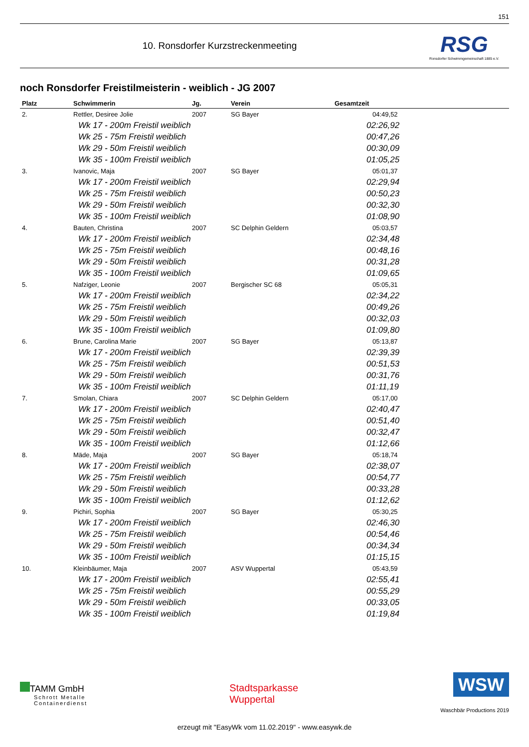151
10. Ronsdorfer Kurzstreckenmeeting
RSG
Ronsdorfer Schwimmgemeinschaft 1885 e.V.
noch Ronsdorfer Freistilmeisterin - weiblich - JG 2007
| Platz | Schwimmerin | Jg. | Verein | Gesamtzeit |
| --- | --- | --- | --- | --- |
| 2. | Rettler, Desiree Jolie | 2007 | SG Bayer | 04:49,52 |
| | Wk 17 - 200m Freistil weiblich | | | 02:26,92 |
| | Wk 25 - 75m Freistil weiblich | | | 00:47,26 |
| | Wk 29 - 50m Freistil weiblich | | | 00:30,09 |
| | Wk 35 - 100m Freistil weiblich | | | 01:05,25 |
| 3. | Ivanovic, Maja | 2007 | SG Bayer | 05:01,37 |
| | Wk 17 - 200m Freistil weiblich | | | 02:29,94 |
| | Wk 25 - 75m Freistil weiblich | | | 00:50,23 |
| | Wk 29 - 50m Freistil weiblich | | | 00:32,30 |
| | Wk 35 - 100m Freistil weiblich | | | 01:08,90 |
| 4. | Bauten, Christina | 2007 | SC Delphin Geldern | 05:03,57 |
| | Wk 17 - 200m Freistil weiblich | | | 02:34,48 |
| | Wk 25 - 75m Freistil weiblich | | | 00:48,16 |
| | Wk 29 - 50m Freistil weiblich | | | 00:31,28 |
| | Wk 35 - 100m Freistil weiblich | | | 01:09,65 |
| 5. | Nafziger, Leonie | 2007 | Bergischer SC 68 | 05:05,31 |
| | Wk 17 - 200m Freistil weiblich | | | 02:34,22 |
| | Wk 25 - 75m Freistil weiblich | | | 00:49,26 |
| | Wk 29 - 50m Freistil weiblich | | | 00:32,03 |
| | Wk 35 - 100m Freistil weiblich | | | 01:09,80 |
| 6. | Brune, Carolina Marie | 2007 | SG Bayer | 05:13,87 |
| | Wk 17 - 200m Freistil weiblich | | | 02:39,39 |
| | Wk 25 - 75m Freistil weiblich | | | 00:51,53 |
| | Wk 29 - 50m Freistil weiblich | | | 00:31,76 |
| | Wk 35 - 100m Freistil weiblich | | | 01:11,19 |
| 7. | Smolan, Chiara | 2007 | SC Delphin Geldern | 05:17,00 |
| | Wk 17 - 200m Freistil weiblich | | | 02:40,47 |
| | Wk 25 - 75m Freistil weiblich | | | 00:51,40 |
| | Wk 29 - 50m Freistil weiblich | | | 00:32,47 |
| | Wk 35 - 100m Freistil weiblich | | | 01:12,66 |
| 8. | Mäde, Maja | 2007 | SG Bayer | 05:18,74 |
| | Wk 17 - 200m Freistil weiblich | | | 02:38,07 |
| | Wk 25 - 75m Freistil weiblich | | | 00:54,77 |
| | Wk 29 - 50m Freistil weiblich | | | 00:33,28 |
| | Wk 35 - 100m Freistil weiblich | | | 01:12,62 |
| 9. | Pichiri, Sophia | 2007 | SG Bayer | 05:30,25 |
| | Wk 17 - 200m Freistil weiblich | | | 02:46,30 |
| | Wk 25 - 75m Freistil weiblich | | | 00:54,46 |
| | Wk 29 - 50m Freistil weiblich | | | 00:34,34 |
| | Wk 35 - 100m Freistil weiblich | | | 01:15,15 |
| 10. | Kleinbäumer, Maja | 2007 | ASV Wuppertal | 05:43,59 |
| | Wk 17 - 200m Freistil weiblich | | | 02:55,41 |
| | Wk 25 - 75m Freistil weiblich | | | 00:55,29 |
| | Wk 29 - 50m Freistil weiblich | | | 00:33,05 |
| | Wk 35 - 100m Freistil weiblich | | | 01:19,84 |
TAMM GmbH
Schrott Metalle
Containerdienst
Stadtsparkasse
Wuppertal
WSW
Waschbär Productions 2019
erzeugt mit "EasyWk vom 11.02.2019" - www.easywk.de